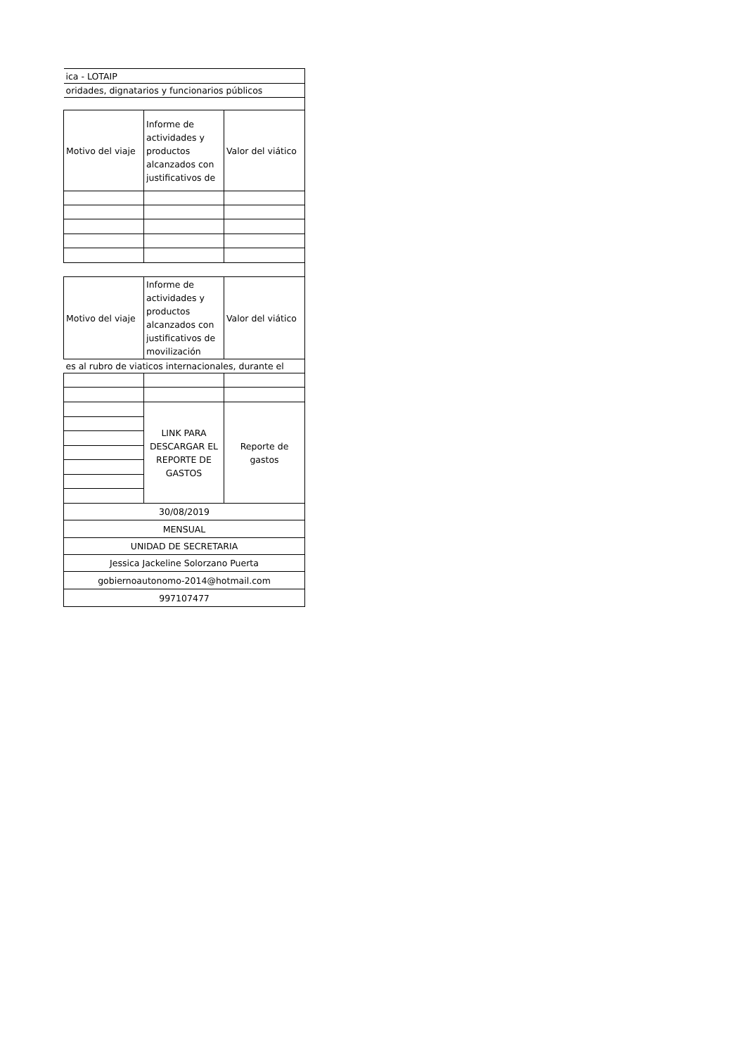| ica - LOTAIP | | |
| oridades, dignatarios y funcionarios públicos | | |
| Motivo del viaje | Informe de actividades y productos alcanzados con justificativos de | Valor del viático |
| Motivo del viaje | Informe de actividades y productos alcanzados con justificativos de movilización | Valor del viático |
| es al rubro de viaticos internacionales, durante el | | |
| | LINK PARA DESCARGAR EL REPORTE DE GASTOS | Reporte de gastos |
| 30/08/2019 | | |
| MENSUAL | | |
| UNIDAD DE SECRETARIA | | |
| Jessica Jackeline Solorzano Puerta | | |
| gobiernoautonomo-2014@hotmail.com | | |
| 997107477 | | |